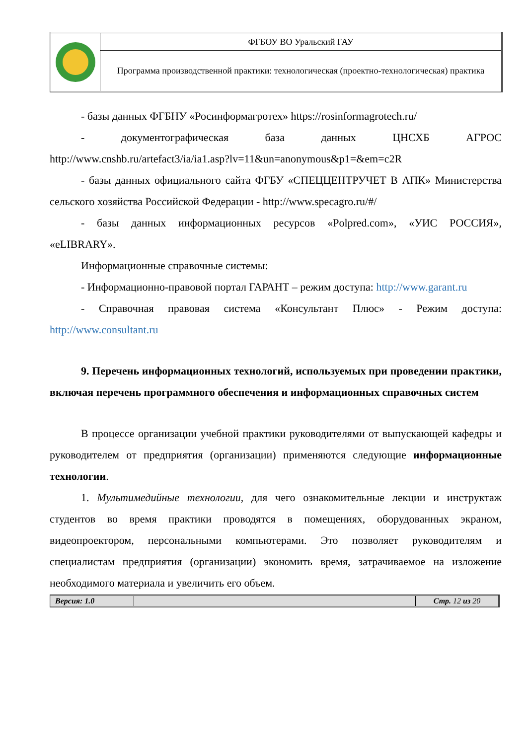| | ФГБОУ ВО Уральский ГАУ |
| | Программа производственной практики: технологическая (проектно-технологическая) практика |
- базы данных ФГБНУ «Росинформагротех» https://rosinformagrotech.ru/
- документографическая база данных ЦНСХБ АГРОС http://www.cnshb.ru/artefact3/ia/ia1.asp?lv=11&un=anonymous&p1=&em=c2R
- базы данных официального сайта ФГБУ «СПЕЦЦЕНТРУЧЕТ В АПК» Министерства сельского хозяйства Российской Федерации - http://www.specagro.ru/#/
- базы данных информационных ресурсов «Polpred.com», «УИС РОССИЯ», «eLIBRARY».
Информационные справочные системы:
- Информационно-правовой портал ГАРАНТ – режим доступа: http://www.garant.ru
- Справочная правовая система «Консультант Плюс» - Режим доступа: http://www.consultant.ru
9. Перечень информационных технологий, используемых при проведении практики, включая перечень программного обеспечения и информационных справочных систем
В процессе организации учебной практики руководителями от выпускающей кафедры и руководителем от предприятия (организации) применяются следующие информационные технологии.
1. Мультимедийные технологии, для чего ознакомительные лекции и инструктаж студентов во время практики проводятся в помещениях, оборудованных экраном, видеопроектором, персональными компьютерами. Это позволяет руководителям и специалистам предприятия (организации) экономить время, затрачиваемое на изложение необходимого материала и увеличить его объем.
| Версия: 1.0 | | Стр. 12 из 20 |